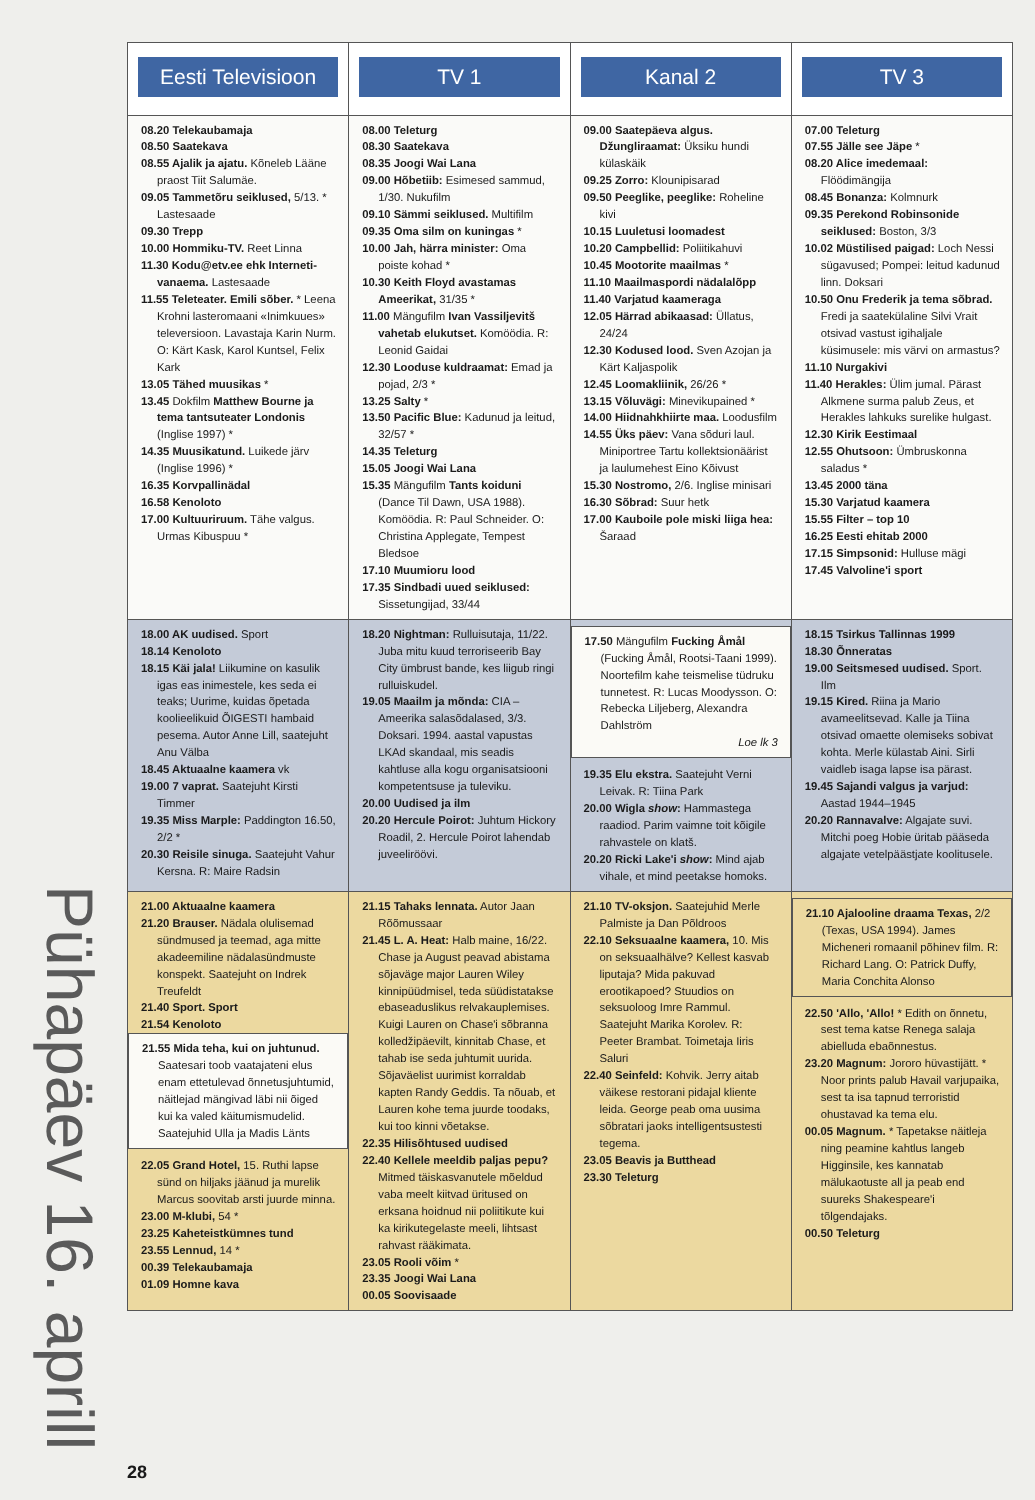Pühapäev 16. aprill
| Eesti Televisioon | TV 1 | Kanal 2 | TV 3 |
| --- | --- | --- | --- |
| 08.20 Telekaubamaja 08.50 Saatekava 08.55 Ajalik ja ajatu. Kõneleb Lääne praost Tiit Salumäe. 09.05 Tammetõru seiklused, 5/13. * Lastesaade 09.30 Trepp 10.00 Hommiku-TV. Reet Linna 11.30 Kodu@etv.ee ehk Interneti-vanaema. Lastesaade 11.55 Teleteater. Emili sõber. * Leena Krohni lasteromaani «Inimkuues» televersioon. Lavastaja Karin Nurm. O: Kärt Kask, Karol Kuntsel, Felix Kark 13.05 Tähed muusikas * 13.45 Dokfilm Matthew Bourne ja tema tantsuteater Londonis (Inglise 1997) * 14.35 Muusikatund. Luikede järv (Inglise 1996) * 16.35 Korvpallinädal 16.58 Kenoloto 17.00 Kultuuriruum. Tähe valgus. Urmas Kibuspuu * | 08.00 Teleturg 08.30 Saatekava 08.35 Joogi Wai Lana 09.00 Hõbetiib: Esimesed sammud, 1/30. Nukufilm 09.10 Sämmi seiklused. Multifilm 09.35 Oma silm on kuningas * 10.00 Jah, härra minister: Oma poiste kohad * 10.30 Keith Floyd avastamas Ameerikat, 31/35 * 11.00 Mängufilm Ivan Vassiljevitš vahetab elukutset. Komöödia. R: Leonid Gaidai 12.30 Looduse kuldraamat: Emad ja pojad, 2/3 * 13.25 Salty * 13.50 Pacific Blue: Kadunud ja leitud, 32/57 * 14.35 Teleturg 15.05 Joogi Wai Lana 15.35 Mängufilm Tants koiduni (Dance Til Dawn, USA 1988). Komöödia. R: Paul Schneider. O: Christina Applegate, Tempest Bledsoe 17.10 Muumioru lood 17.35 Sindbadi uued seiklused: Sissetungijad, 33/44 | 09.00 Saatepäeva algus. Džungliraamat: Üksiku hundi külaskäik 09.25 Zorro: Klounipisarad 09.50 Peeglike, peeglike: Roheline kivi 10.15 Luuletusi loomadest 10.20 Campbellid: Poliitikahuvi 10.45 Mootorite maailmas * 11.10 Maailmaspordi nädalalõpp 11.40 Varjatud kaameraga 12.05 Härrad abikaasad: Üllatus, 24/24 12.30 Kodused lood. Sven Azojan ja Kärt Kaljaspolik 12.45 Loomakliinik, 26/26 * 13.15 Võluvägi: Minevikupained * 14.00 Hiidnahkhiirte maa. Loodusfilm 14.55 Üks päev: Vana sõduri laul. Miniportree Tartu kollektsionäärist ja laulumehest Eino Kõivust 15.30 Nostromo, 2/6. Inglise minisari 16.30 Sõbrad: Suur hetk 17.00 Kauboile pole miski liiga hea: Šaraad | 07.00 Teleturg 07.55 Jälle see Jäpe * 08.20 Alice imedemaal: Flöödimängija 08.45 Bonanza: Kolmnurk 09.35 Perekond Robinsonide seiklused: Boston, 3/3 10.02 Müstilised paigad: Loch Nessi sügavused; Pompei: leitud kadunud linn. Doksari 10.50 Onu Frederik ja tema sõbrad. Fredi ja saatekülaline Silvi Vrait otsivad vastust igihaljale küsimusele: mis värvi on armastus? 11.10 Nurgakivi 11.40 Herakles: Ülim jumal. Pärast Alkmene surma palub Zeus, et Herakles lahkuks surelike hulgast. 12.30 Kirik Eestimaal 12.55 Ohutsoon: Ümbruskonna saladus * 13.45 2000 täna 15.30 Varjatud kaamera 15.55 Filter – top 10 16.25 Eesti ehitab 2000 17.15 Simpsonid: Hulluse mägi 17.45 Valvoline'i sport |
| 18.00 AK uudised. Sport 18.14 Kenoloto 18.15 Käi jala! Liikumine on kasulik igas eas inimestele, kes seda ei teaks; Uurime, kuidas õpetada koolieelikuid ÕIGESTI hambaid pesema. Autor Anne Lill, saatejuht Anu Välba 18.45 Aktuaalne kaamera vk 19.00 7 vaprat. Saatejuht Kirsti Timmer 19.35 Miss Marple: Paddington 16.50, 2/2 * 20.30 Reisile sinuga. Saatejuht Vahur Kersna. R: Maire Radsin | 18.20 Nightman: Rulluisutaja, 11/22. Juba mitu kuud terroriseerib Bay City ümbrust bande, kes liigub ringi rulluiskudel. 19.05 Maailm ja mõnda: CIA – Ameerika salasõdalased, 3/3. Doksari. 1994. aastal vapustas LKAd skandaal, mis seadis kahtluse alla kogu organisatsiooni kompetentsuse ja tuleviku. 20.00 Uudised ja ilm 20.20 Hercule Poirot: Juhtum Hickory Roadil, 2. Hercule Poirot lahendab juveeliröövi. | 17.50 Mängufilm Fucking Åmål (Fucking Åmål, Rootsi-Taani 1999). Noortefilm kahe teismelise tüdruku tunnetest. R: Lucas Moodysson. O: Rebecka Liljeberg, Alexandra Dahlström Loe lk 3 19.35 Elu ekstra. Saatejuht Verni Leivak. R: Tiina Park 20.00 Wigla show : Hammastega raadiod. Parim vaimne toit kõigile rahvastele on klatš. 20.20 Ricki Lake'i show : Mind ajab vihale, et mind peetakse homoks. | 18.15 Tsirkus Tallinnas 1999 18.30 Õnneratas 19.00 Seitsmesed uudised. Sport. Ilm 19.15 Kired. Riina ja Mario avameelitsevad. Kalle ja Tiina otsivad omaette olemiseks sobivat kohta. Merle külastab Aini. Sirli vaidleb isaga lapse isa pärast. 19.45 Sajandi valgus ja varjud: Aastad 1944–1945 20.20 Rannavalve: Algajate suvi. Mitchi poeg Hobie üritab pääseda algajate vetelpäästjate koolitusele. |
| 21.00 Aktuaalne kaamera 21.20 Brauser. Nädala olulisemad sündmused ja teemad, aga mitte akadeemiline nädalasündmuste konspekt. Saatejuht on Indrek Treufeldt 21.40 Sport. Sport 21.54 Kenoloto 21.55 Mida teha, kui on juhtunud. Saatesari toob vaatajateni elus enam ettetulevad õnnetusjuhtumid, näitlejad mängivad läbi nii õiged kui ka valed käitumismudelid. Saatejuhid Ulla ja Madis Länts 22.05 Grand Hotel, 15. Ruthi lapse sünd on hiljaks jäänud ja murelik Marcus soovitab arsti juurde minna. 23.00 M-klubi, 54 * 23.25 Kaheteistkümnes tund 23.55 Lennud, 14 * 00.39 Telekaubamaja 01.09 Homne kava | 21.15 Tahaks lennata. Autor Jaan Rõõmussaar 21.45 L. A. Heat: Halb maine, 16/22. Chase ja August peavad abistama sõjaväge major Lauren Wiley kinnipüüdmisel, teda süüdistatakse ebaseaduslikus relvakauplemises. Kuigi Lauren on Chase'i sõbranna kolledžipäevilt, kinnitab Chase, et tahab ise seda juhtumit uurida. Sõjaväelist uurimist korraldab kapten Randy Geddis. Ta nõuab, et Lauren kohe tema juurde toodaks, kui too kinni võetakse. 22.35 Hilisõhtused uudised 22.40 Kellele meeldib paljas pepu? Mitmed täiskasvanutele mõeldud vaba meelt kiitvad üritused on erksana hoidnud nii poliitikute kui ka kirikutegelaste meeli, lihtsast rahvast rääkimata. 23.05 Rooli võim * 23.35 Joogi Wai Lana 00.05 Soovisaade | 21.10 TV-oksjon. Saatejuhid Merle Palmiste ja Dan Põldroos 22.10 Seksuaalne kaamera, 10. Mis on seksuaalhälve? Kellest kasvab liputaja? Mida pakuvad erootikapoed? Stuudios on seksuoloog Imre Rammul. Saatejuht Marika Korolev. R: Peeter Brambat. Toimetaja Iiris Saluri 22.40 Seinfeld: Kohvik. Jerry aitab väikese restorani pidajal kliente leida. George peab oma uusima sõbratari jaoks intelligentsustesti tegema. 23.05 Beavis ja Butthead 23.30 Teleturg | 21.10 Ajalooline draama Texas, 2/2 (Texas, USA 1994). James Micheneri romaanil põhinev film. R: Richard Lang. O: Patrick Duffy, Maria Conchita Alonso 22.50 'Allo, 'Allo! * Edith on õnnetu, sest tema katse Renega salaja abielluda ebaõnnestus. 23.20 Magnum: Jororo hüvastijätt. * Noor prints palub Havail varjupaika, sest ta isa tapnud terroristid ohustavad ka tema elu. 00.05 Magnum. * Tapetakse näitleja ning peamine kahtlus langeb Higginsile, kes kannatab mälukaotuste all ja peab end suureks Shakespeare'i tõlgendajaks. 00.50 Teleturg |
28